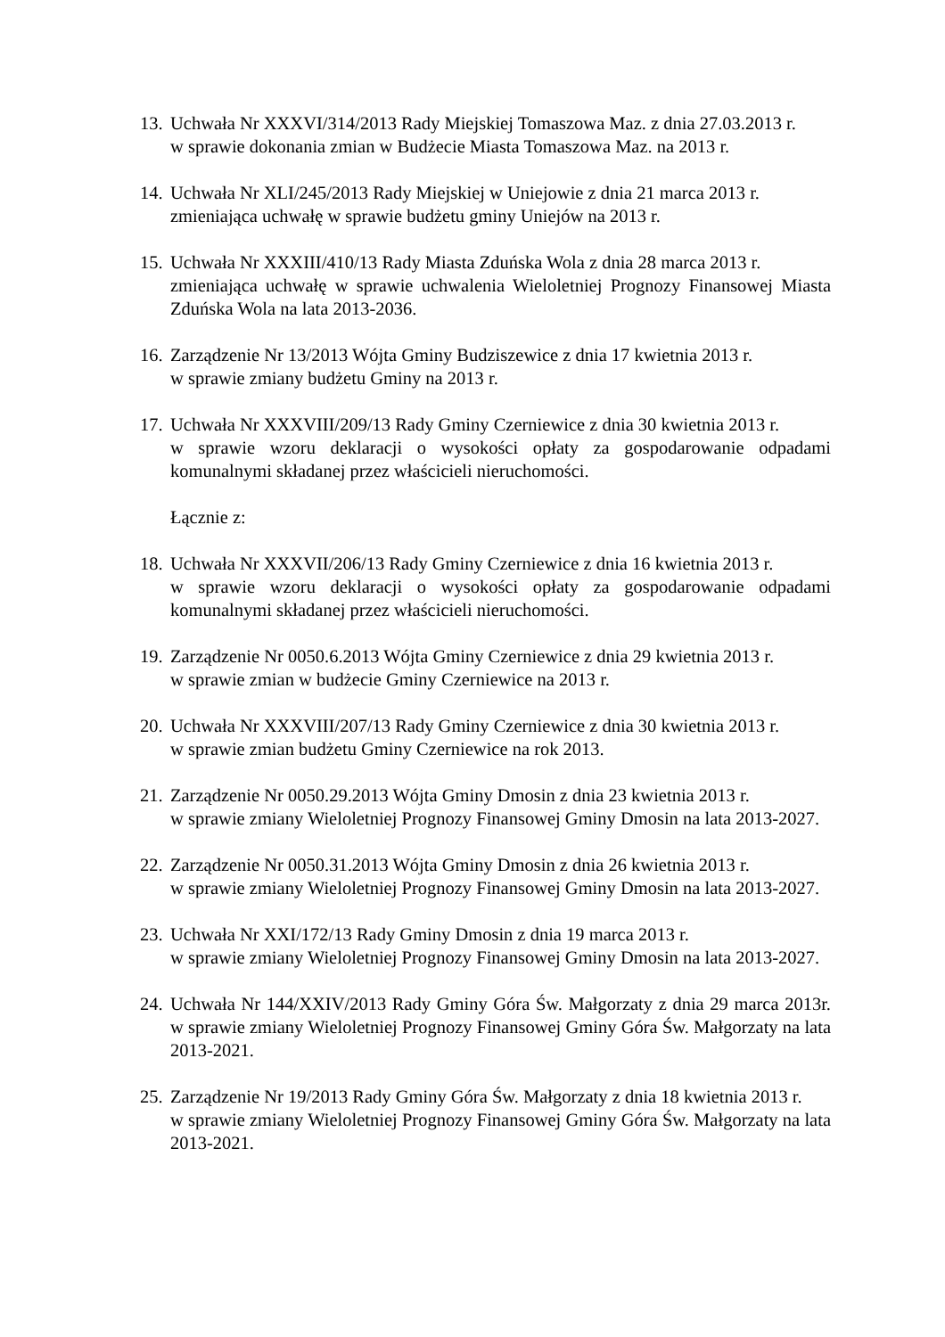13.
Uchwała Nr XXXVI/314/2013 Rady Miejskiej Tomaszowa Maz. z dnia 27.03.2013 r.
w sprawie dokonania zmian w Budżecie Miasta Tomaszowa Maz. na 2013 r.
14.
Uchwała Nr XLI/245/2013 Rady Miejskiej w Uniejowie z dnia 21 marca 2013 r.
zmieniająca uchwałę w sprawie budżetu gminy Uniejów na 2013 r.
15.
Uchwała Nr XXXIII/410/13 Rady Miasta Zduńska Wola z dnia 28 marca 2013 r.
zmieniająca uchwałę w sprawie uchwalenia Wieloletniej Prognozy Finansowej Miasta Zduńska Wola na lata 2013-2036.
16.
Zarządzenie Nr 13/2013 Wójta Gminy Budziszewice z dnia 17 kwietnia 2013 r.
w sprawie zmiany budżetu Gminy na 2013 r.
17.
Uchwała Nr XXXVIII/209/13 Rady Gminy Czerniewice z dnia 30 kwietnia 2013 r.
w sprawie wzoru deklaracji o wysokości opłaty za gospodarowanie odpadami komunalnymi składanej przez właścicieli nieruchomości.
Łącznie z:
18.
Uchwała Nr XXXVII/206/13 Rady Gminy Czerniewice z dnia 16 kwietnia 2013 r.
w sprawie wzoru deklaracji o wysokości opłaty za gospodarowanie odpadami komunalnymi składanej przez właścicieli nieruchomości.
19.
Zarządzenie Nr 0050.6.2013 Wójta Gminy Czerniewice z dnia 29 kwietnia 2013 r.
w sprawie zmian w budżecie Gminy Czerniewice na 2013 r.
20.
Uchwała Nr XXXVIII/207/13 Rady Gminy Czerniewice z dnia 30 kwietnia 2013 r.
w sprawie zmian budżetu Gminy Czerniewice na rok 2013.
21.
Zarządzenie Nr 0050.29.2013 Wójta Gminy Dmosin z dnia 23 kwietnia 2013 r.
w sprawie zmiany Wieloletniej Prognozy Finansowej Gminy Dmosin na lata 2013-2027.
22.
Zarządzenie Nr 0050.31.2013 Wójta Gminy Dmosin z dnia 26 kwietnia 2013 r.
w sprawie zmiany Wieloletniej Prognozy Finansowej Gminy Dmosin na lata 2013-2027.
23.
Uchwała Nr XXI/172/13 Rady Gminy Dmosin z dnia 19 marca 2013 r.
w sprawie zmiany Wieloletniej Prognozy Finansowej Gminy Dmosin na lata 2013-2027.
24.
Uchwała Nr 144/XXIV/2013 Rady Gminy Góra Św. Małgorzaty z dnia 29 marca 2013r. w sprawie zmiany Wieloletniej Prognozy Finansowej Gminy Góra Św. Małgorzaty na lata 2013-2021.
25.
Zarządzenie Nr 19/2013 Rady Gminy Góra Św. Małgorzaty z dnia 18 kwietnia 2013 r.
w sprawie zmiany Wieloletniej Prognozy Finansowej Gminy Góra Św. Małgorzaty na lata 2013-2021.